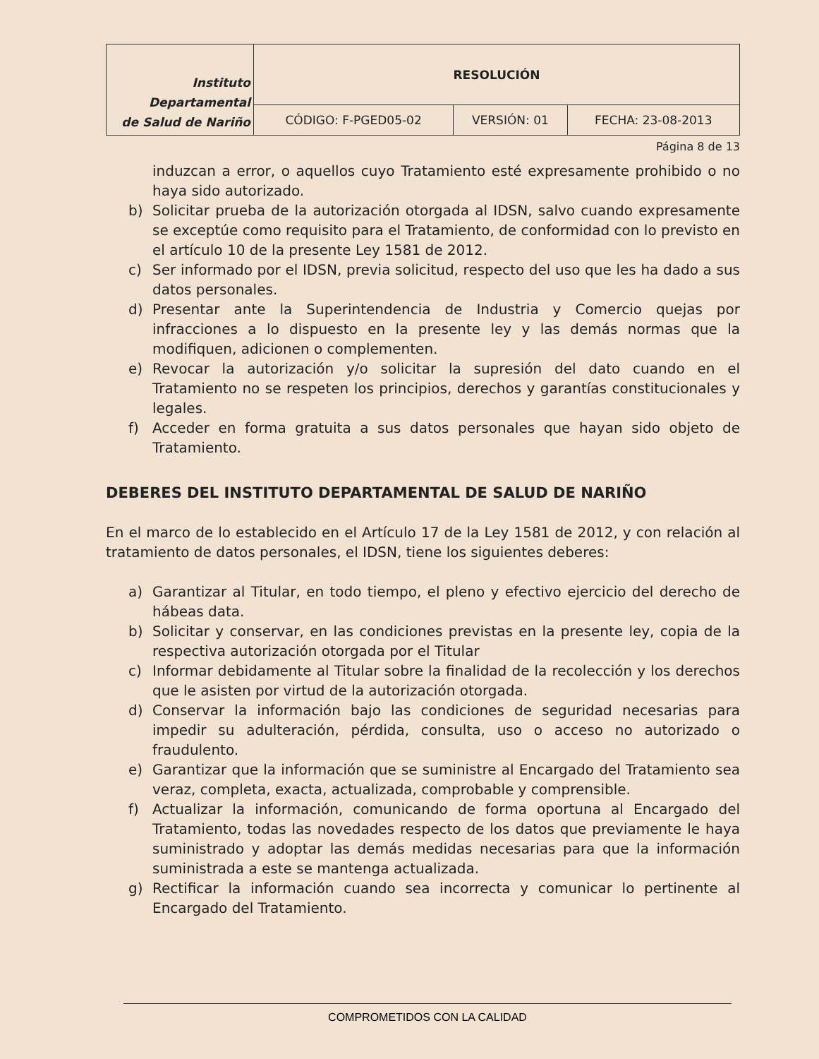| Instituto Departamental de Salud de Nariño | RESOLUCIÓN | | |
| | CÓDIGO: F-PGED05-02 | VERSIÓN: 01 | FECHA: 23-08-2013 |
Página 8 de 13
induzcan a error, o aquellos cuyo Tratamiento esté expresamente prohibido o no haya sido autorizado.
b) Solicitar prueba de la autorización otorgada al IDSN, salvo cuando expresamente se exceptúe como requisito para el Tratamiento, de conformidad con lo previsto en el artículo 10 de la presente Ley 1581 de 2012.
c) Ser informado por el IDSN, previa solicitud, respecto del uso que les ha dado a sus datos personales.
d) Presentar ante la Superintendencia de Industria y Comercio quejas por infracciones a lo dispuesto en la presente ley y las demás normas que la modifiquen, adicionen o complementen.
e) Revocar la autorización y/o solicitar la supresión del dato cuando en el Tratamiento no se respeten los principios, derechos y garantías constitucionales y legales.
f) Acceder en forma gratuita a sus datos personales que hayan sido objeto de Tratamiento.
DEBERES DEL INSTITUTO DEPARTAMENTAL DE SALUD DE NARIÑO
En el marco de lo establecido en el Artículo 17 de la Ley 1581 de 2012, y con relación al tratamiento de datos personales, el IDSN, tiene los siguientes deberes:
a) Garantizar al Titular, en todo tiempo, el pleno y efectivo ejercicio del derecho de hábeas data.
b) Solicitar y conservar, en las condiciones previstas en la presente ley, copia de la respectiva autorización otorgada por el Titular
c) Informar debidamente al Titular sobre la finalidad de la recolección y los derechos que le asisten por virtud de la autorización otorgada.
d) Conservar la información bajo las condiciones de seguridad necesarias para impedir su adulteración, pérdida, consulta, uso o acceso no autorizado o fraudulento.
e) Garantizar que la información que se suministre al Encargado del Tratamiento sea veraz, completa, exacta, actualizada, comprobable y comprensible.
f) Actualizar la información, comunicando de forma oportuna al Encargado del Tratamiento, todas las novedades respecto de los datos que previamente le haya suministrado y adoptar las demás medidas necesarias para que la información suministrada a este se mantenga actualizada.
g) Rectificar la información cuando sea incorrecta y comunicar lo pertinente al Encargado del Tratamiento.
COMPROMETIDOS CON LA CALIDAD